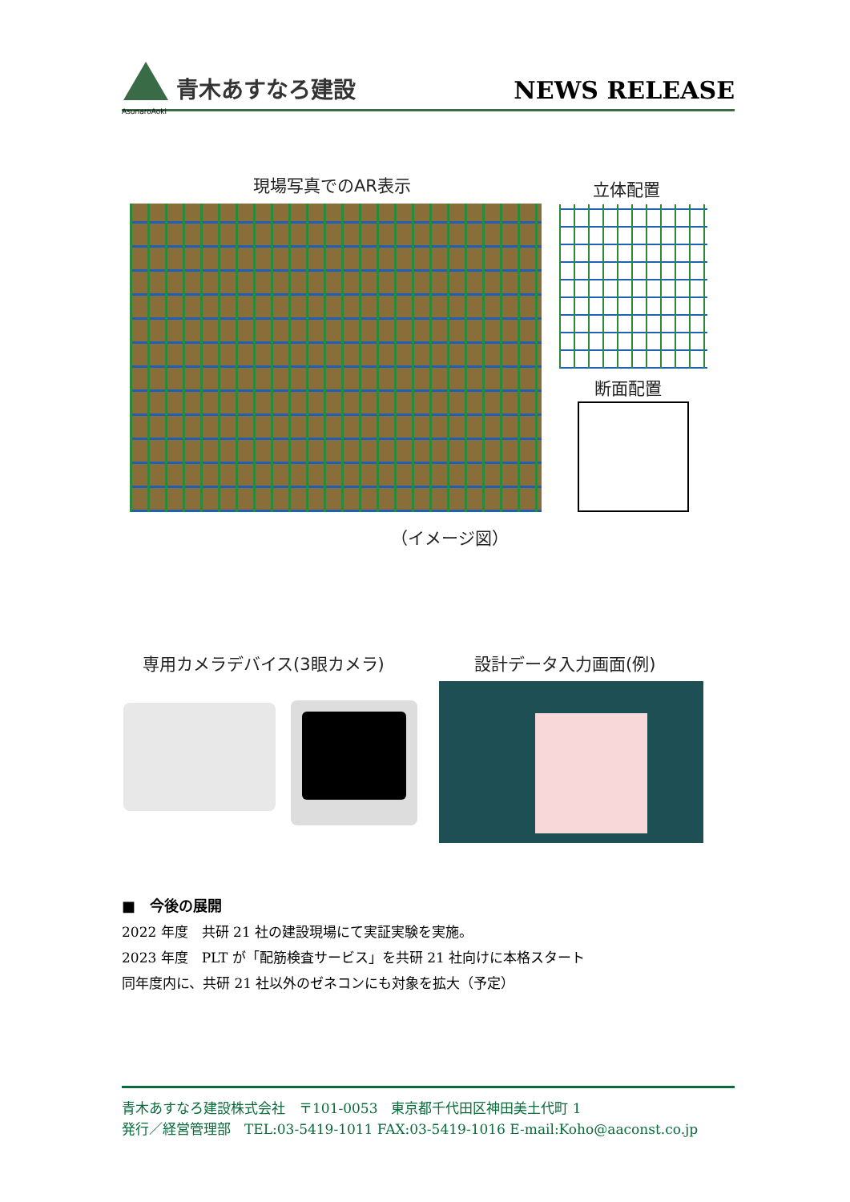AsunaroAoki
青木あすなろ建設
NEWS RELEASE
現場写真でのAR表示 立体配置
断面配置
（イメージ図）
専用カメラデバイス(3眼カメラ) 設計データ入力画面(例)
■　今後の展開
2022 年度　共研 21 社の建設現場にて実証実験を実施。
2023 年度　PLT が「配筋検査サービス」を共研 21 社向けに本格スタート
同年度内に、共研 21 社以外のゼネコンにも対象を拡大（予定）
青木あすなろ建設株式会社　〒101-0053　東京都千代田区神田美土代町 1
発行／経営管理部　TEL:03-5419-1011 FAX:03-5419-1016 E-mail:Koho@aaconst.co.jp